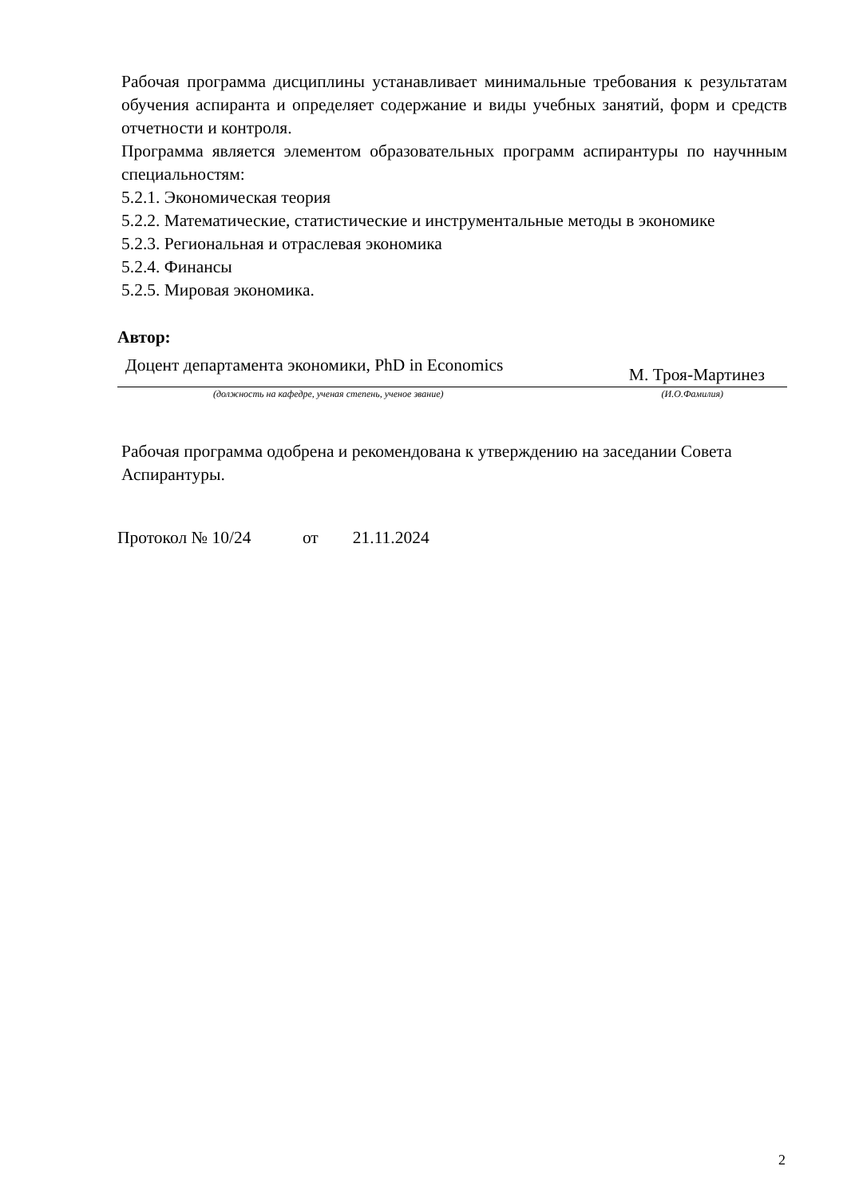Рабочая программа дисциплины устанавливает минимальные требования к результатам обучения аспиранта и определяет содержание и виды учебных занятий, форм и средств отчетности и контроля.
Программа является элементом образовательных программ аспирантуры по научнным специальностям:
5.2.1. Экономическая теория
5.2.2. Математические, статистические и инструментальные методы в экономике
5.2.3. Региональная и отраслевая экономика
5.2.4. Финансы
5.2.5. Мировая экономика.
Автор:
Доцент департамента экономики, PhD in Economics М. Троя-Мартинез
(должность на кафедре, ученая степень, ученое звание) (И.О.Фамилия)
Рабочая программа одобрена и рекомендована к утверждению на заседании Совета Аспирантуры.
Протокол № 10/24 от 21.11.2024
2